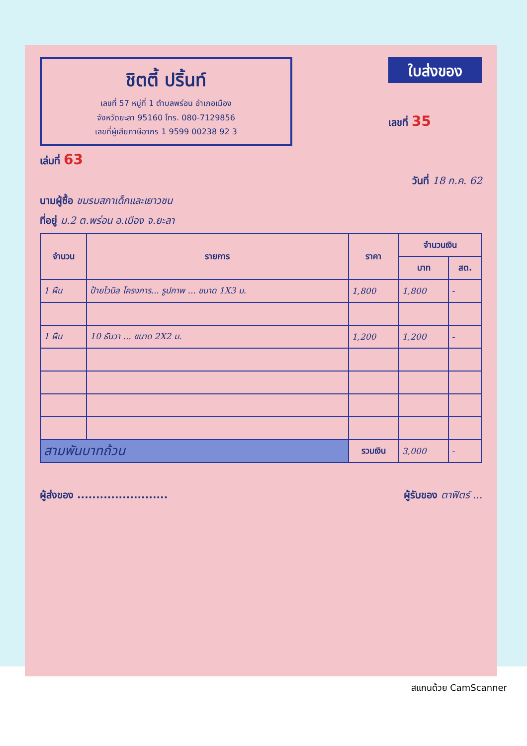ชิตตี้ ปริ้นท์
เลขที่ 57 หมู่ที่ 1 ตำบลพร่อน อำเภอเมือง
จังหวัดยะลา 95160 โทร. 080-7129856
เลขที่ผู้เสียภาษีอากร 1 9599 00238 92 3
ใบส่งของ
เลขที่ 35
เล่มที่ 63
วันที่ 18 ก.ค. 62
นามผู้ซื้อ ชมรมสภาเด็กและเยาวชน
ที่อยู่ ม.2 ต.พร่อน อ.เมือง จ.ยะลา
| จำนวน | รายการ | ราคา | จำนวนเงิน | |
| --- | --- | --- | --- | --- |
| | | | บาท | สต. |
| 1 ผืน | ป้ายไวนิล โครงการ... รูปภาพ ... ขนาด 1X3 ม. | 1,800 | 1,800 | - |
| 1 ผืน | 10 ธันวา ... ขนาด 2X2 ม. | 1,200 | 1,200 | - |
| สามพันบาทถ้วน | | รวมเงิน | 3,000 | - |
ผู้ส่งของ ........................ ผู้รับของ ตาฟิตร์ ...
สแกนด้วย CamScanner